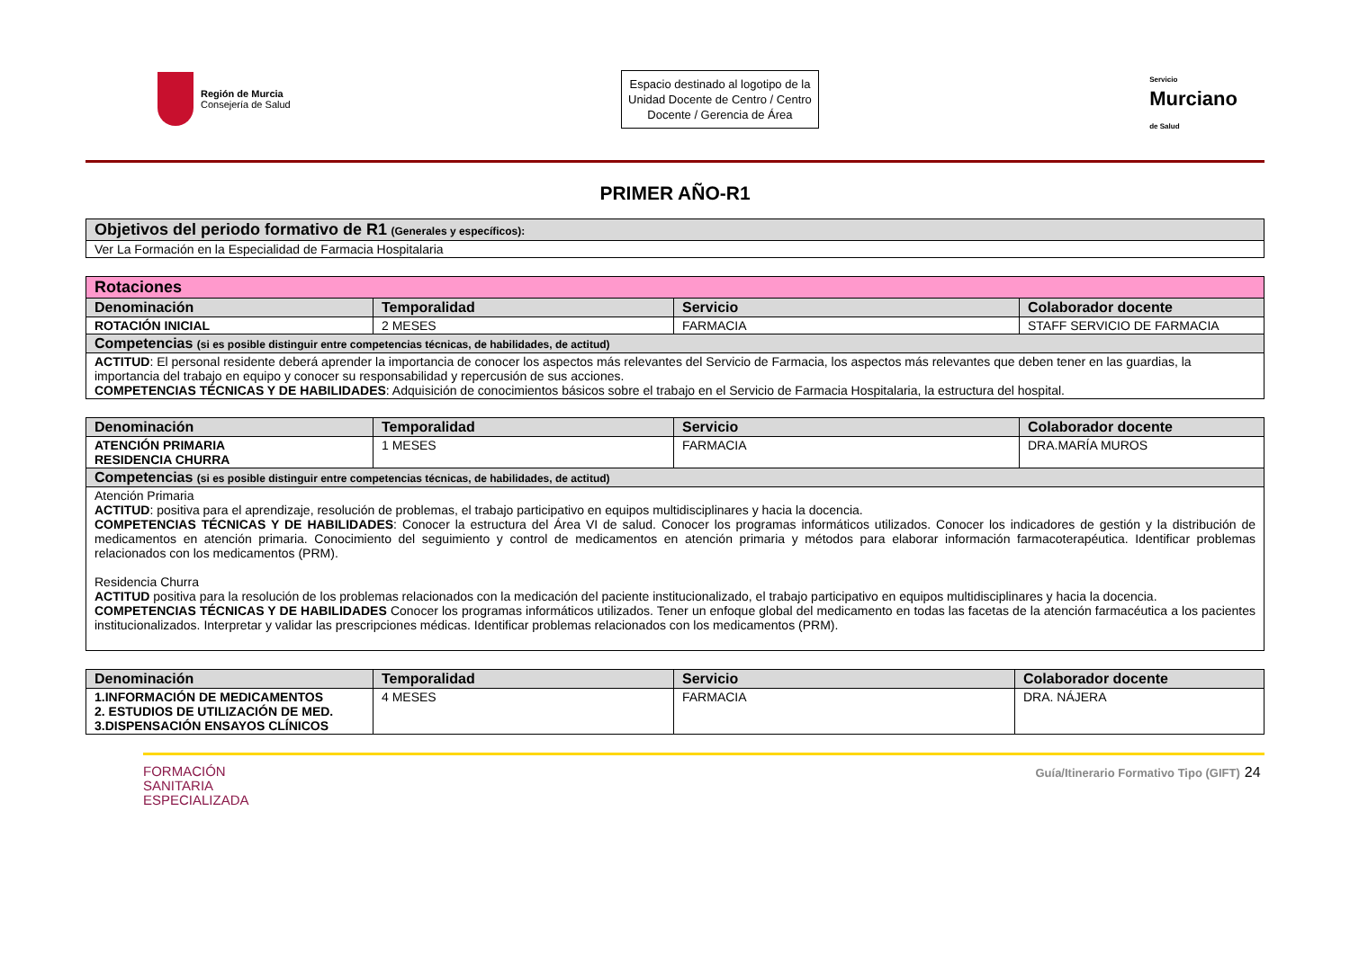Región de Murcia
Consejería de Salud
Espacio destinado al logotipo de la Unidad Docente de Centro / Centro Docente / Gerencia de Área
Servicio
Murciano
de Salud
PRIMER AÑO-R1
| Objetivos del periodo formativo de R1 (Generales y específicos): |
| --- |
| Ver La Formación en la Especialidad de Farmacia Hospitalaria |
| Rotaciones | | | |
| Denominación | Temporalidad | Servicio | Colaborador docente |
| ROTACIÓN INICIAL | 2 MESES | FARMACIA | STAFF SERVICIO DE FARMACIA |
| Competencias (si es posible distinguir entre competencias técnicas, de habilidades, de actitud) | | | |
| ACTITUD : El personal residente deberá aprender la importancia de conocer los aspectos más relevantes del Servicio de Farmacia, los aspectos más relevantes que deben tener en las guardias, la importancia del trabajo en equipo y conocer su responsabilidad y repercusión de sus acciones. COMPETENCIAS TÉCNICAS Y DE HABILIDADES : Adquisición de conocimientos básicos sobre el trabajo en el Servicio de Farmacia Hospitalaria, la estructura del hospital. | | | |
| Denominación | Temporalidad | Servicio | Colaborador docente |
| --- | --- | --- | --- |
| ATENCIÓN PRIMARIA RESIDENCIA CHURRA | 1 MESES | FARMACIA | DRA.MARÍA MUROS |
| Competencias (si es posible distinguir entre competencias técnicas, de habilidades, de actitud) | | | |
| Atención Primaria ACTITUD : positiva para el aprendizaje, resolución de problemas, el trabajo participativo en equipos multidisciplinares y hacia la docencia. COMPETENCIAS TÉCNICAS Y DE HABILIDADES : Conocer la estructura del Área VI de salud. Conocer los programas informáticos utilizados. Conocer los indicadores de gestión y la distribución de medicamentos en atención primaria. Conocimiento del seguimiento y control de medicamentos en atención primaria y métodos para elaborar información farmacoterapéutica. Identificar problemas relacionados con los medicamentos (PRM). Residencia Churra ACTITUD positiva para la resolución de los problemas relacionados con la medicación del paciente institucionalizado, el trabajo participativo en equipos multidisciplinares y hacia la docencia. COMPETENCIAS TÉCNICAS Y DE HABILIDADES Conocer los programas informáticos utilizados. Tener un enfoque global del medicamento en todas las facetas de la atención farmacéutica a los pacientes institucionalizados. Interpretar y validar las prescripciones médicas. Identificar problemas relacionados con los medicamentos (PRM). | | | |
| Denominación | Temporalidad | Servicio | Colaborador docente |
| --- | --- | --- | --- |
| 1.INFORMACIÓN DE MEDICAMENTOS 2. ESTUDIOS DE UTILIZACIÓN DE MED. 3.DISPENSACIÓN ENSAYOS CLÍNICOS | 4 MESES | FARMACIA | DRA. NÁJERA |
FORMACIÓN
SANITARIA
ESPECIALIZADA
Guía/Itinerario Formativo Tipo (GIFT) 24